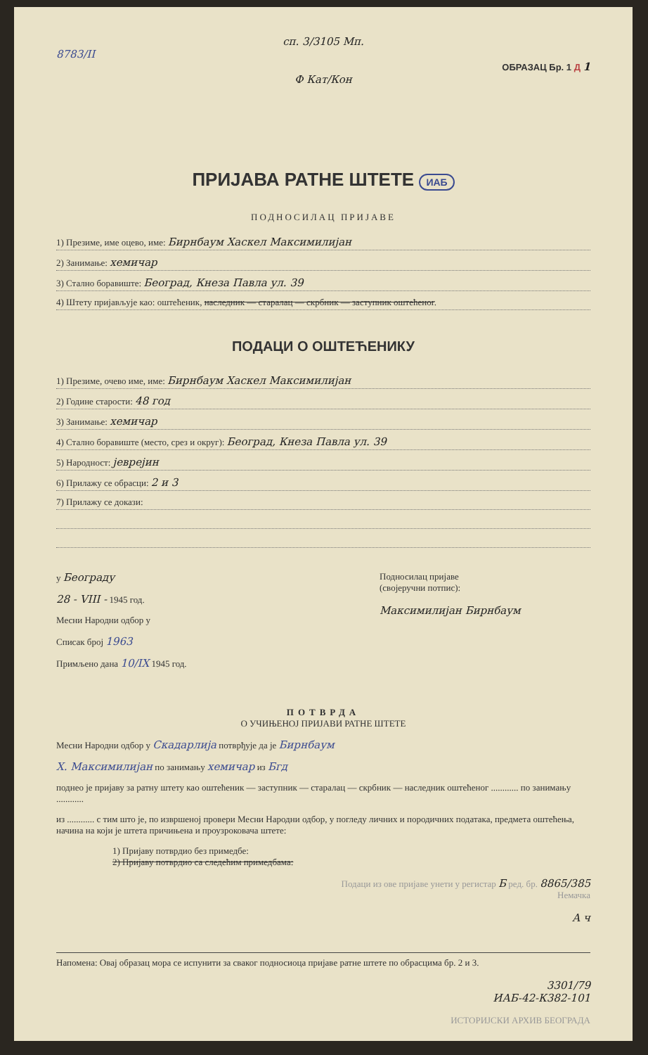сп. 3/3105 Мп.
8783/II
ОБРАЗАЦ Бр. 1 Д 1
Ф Кат/Кон
ПРИЈАВА РАТНЕ ШТЕТЕ ИАБ
ПОДНОСИЛАЦ ПРИЈАВЕ
1) Презиме, име оцево, име: Бирнбаум Хаскел Максимилијан
2) Занимање: хемичар
3) Стално боравиште: Београд, Кнеза Павла ул. 39
4) Штету пријављује као: оштећеник, наследник — старалац — скрбник — заступник оштећеног.
ПОДАЦИ О ОШТЕЋЕНИКУ
1) Презиме, очево име, име: Бирнбаум Хаскел Максимилијан
2) Године старости: 48 год
3) Занимање: хемичар
4) Стално боравиште (место, срез и округ): Београд, Кнеза Павла ул. 39
5) Народност: јеврејин
6) Прилажу се обрасци: 2 и 3
7) Прилажу се докази:
у Београду
28 - VIII - 1945 год.
Месни Народни одбор у
Списак број 1963
Примљено дана 10/IX 1945 год.
Подносилац пријаве
(својеручни потпис):
Максимилијан Бирнбаум
ПОТВРДА
О УЧИЊЕНОЈ ПРИЈАВИ РАТНЕ ШТЕТЕ
Месни Народни одбор у Скадарлија потврђује да је Бирнбаум
Х. Максимилијан по занимању хемичар из Бгд
поднео је пријаву за ратну штету као оштећеник — заступник — старалац — скрбник — наследник оштећеног ............ по занимању ............
из ............ с тим што је, по извршеној провери Месни Народни одбор, у погледу личних и породичних података, предмета оштећења, начина на који је штета причињена и проузроковача штете:
1) Пријаву потврдио без примедбе:
2) Пријаву потврдио са следећим примедбама:
Подаци из ове пријаве унети у регистар Б ред. бр. 8865/385
Немачка
А ч
Напомена: Овај образац мора се испунити за сваког подносиоца пријаве ратне штете по обрасцима бр. 2 и 3.
3301/79
ИАБ-42-К382-101
ИСТОРИЈСКИ АРХИВ БЕОГРАДА